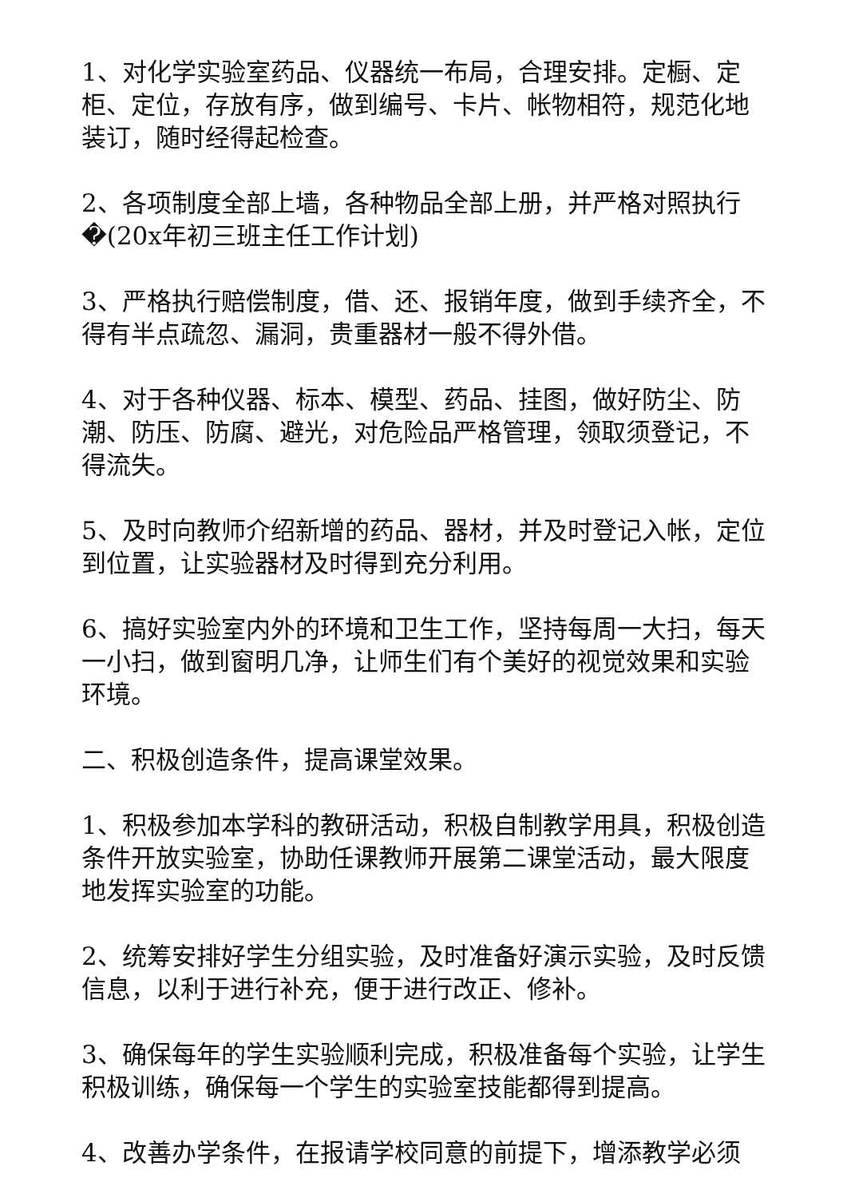1、对化学实验室药品、仪器统一布局，合理安排。定橱、定柜、定位，存放有序，做到编号、卡片、帐物相符，规范化地装订，随时经得起检查。
2、各项制度全部上墙，各种物品全部上册，并严格对照执行�(20x年初三班主任工作计划)
3、严格执行赔偿制度，借、还、报销年度，做到手续齐全，不得有半点疏忽、漏洞，贵重器材一般不得外借。
4、对于各种仪器、标本、模型、药品、挂图，做好防尘、防潮、防压、防腐、避光，对危险品严格管理，领取须登记，不得流失。
5、及时向教师介绍新增的药品、器材，并及时登记入帐，定位到位置，让实验器材及时得到充分利用。
6、搞好实验室内外的环境和卫生工作，坚持每周一大扫，每天一小扫，做到窗明几净，让师生们有个美好的视觉效果和实验环境。
二、积极创造条件，提高课堂效果。
1、积极参加本学科的教研活动，积极自制教学用具，积极创造条件开放实验室，协助任课教师开展第二课堂活动，最大限度地发挥实验室的功能。
2、统筹安排好学生分组实验，及时准备好演示实验，及时反馈信息，以利于进行补充，便于进行改正、修补。
3、确保每年的学生实验顺利完成，积极准备每个实验，让学生积极训练，确保每一个学生的实验室技能都得到提高。
4、改善办学条件，在报请学校同意的前提下，增添教学必须